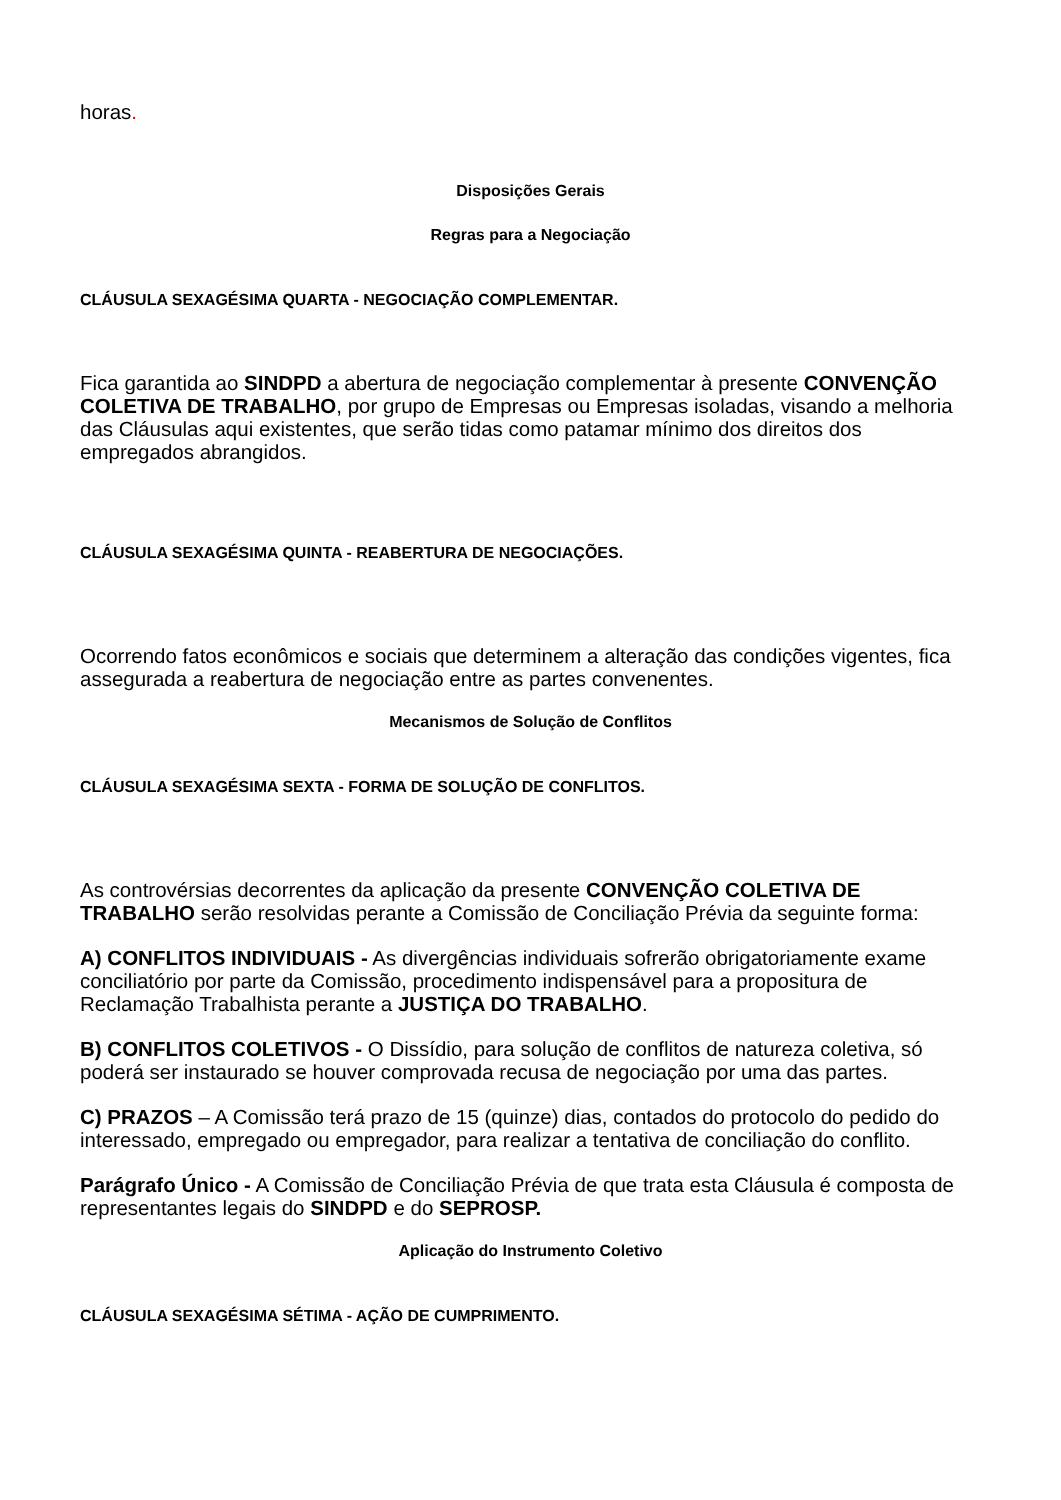horas.
Disposições Gerais
Regras para a Negociação
CLÁUSULA SEXAGÉSIMA QUARTA - NEGOCIAÇÃO COMPLEMENTAR.
Fica garantida ao SINDPD a abertura de negociação complementar à presente CONVENÇÃO COLETIVA DE TRABALHO, por grupo de Empresas ou Empresas isoladas, visando a melhoria das Cláusulas aqui existentes, que serão tidas como patamar mínimo dos direitos dos empregados abrangidos.
CLÁUSULA SEXAGÉSIMA QUINTA - REABERTURA DE NEGOCIAÇÕES.
Ocorrendo fatos econômicos e sociais que determinem a alteração das condições vigentes, fica assegurada a reabertura de negociação entre as partes convenentes.
Mecanismos de Solução de Conflitos
CLÁUSULA SEXAGÉSIMA SEXTA - FORMA DE SOLUÇÃO DE CONFLITOS.
As controvérsias decorrentes da aplicação da presente CONVENÇÃO COLETIVA DE TRABALHO serão resolvidas perante a Comissão de Conciliação Prévia da seguinte forma:
A) CONFLITOS INDIVIDUAIS - As divergências individuais sofrerão obrigatoriamente exame conciliatório por parte da Comissão, procedimento indispensável para a propositura de Reclamação Trabalhista perante a JUSTIÇA DO TRABALHO.
B) CONFLITOS COLETIVOS - O Dissídio, para solução de conflitos de natureza coletiva, só poderá ser instaurado se houver comprovada recusa de negociação por uma das partes.
C) PRAZOS – A Comissão terá prazo de 15 (quinze) dias, contados do protocolo do pedido do interessado, empregado ou empregador, para realizar a tentativa de conciliação do conflito.
Parágrafo Único - A Comissão de Conciliação Prévia de que trata esta Cláusula é composta de representantes legais do SINDPD e do SEPROSP.
Aplicação do Instrumento Coletivo
CLÁUSULA SEXAGÉSIMA SÉTIMA - AÇÃO DE CUMPRIMENTO.